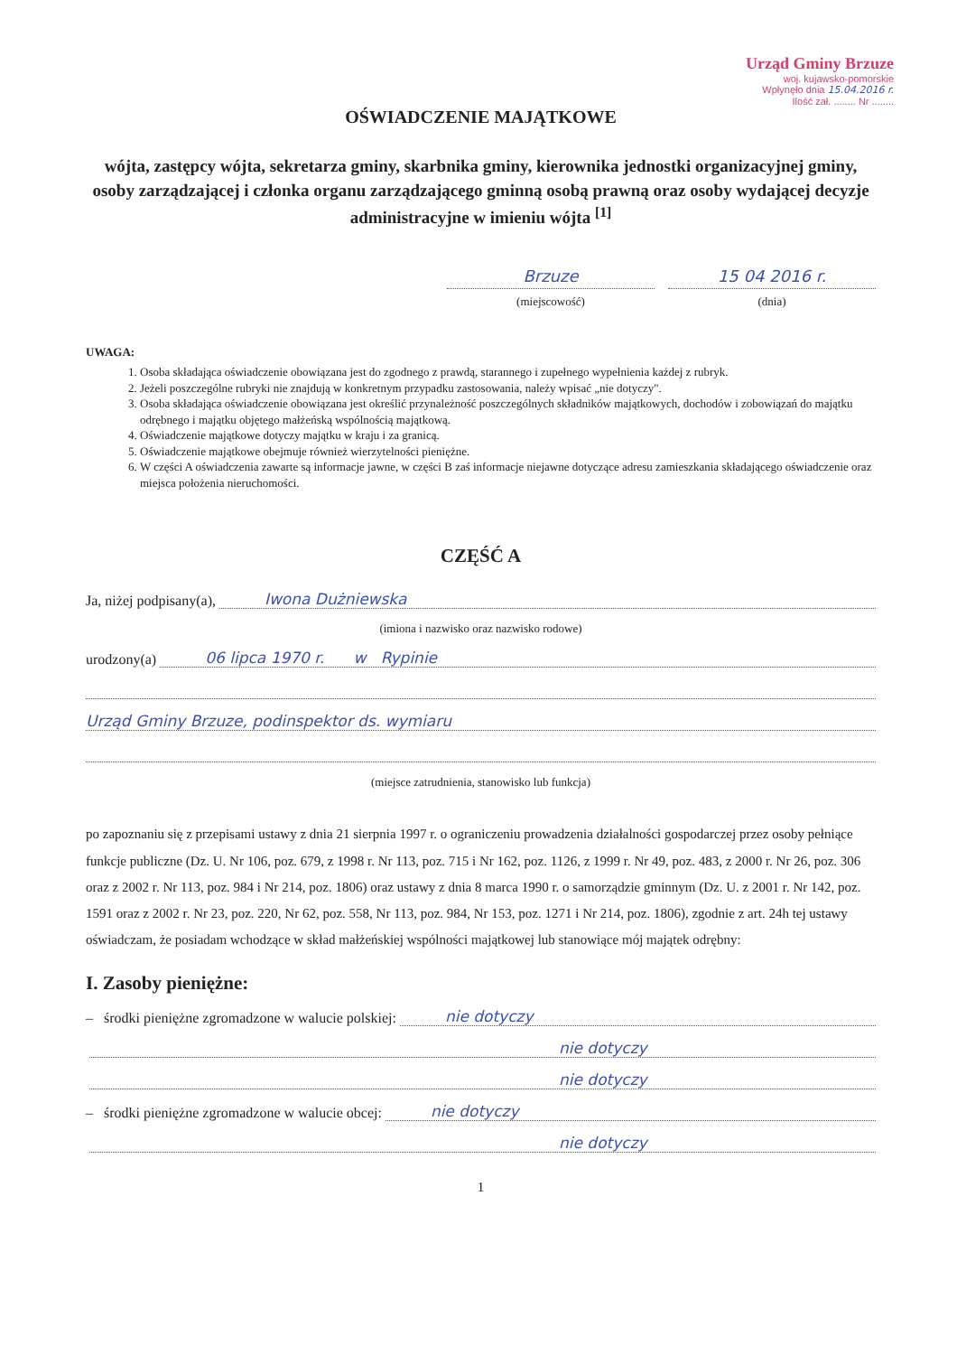Urząd Gminy Brzuze
woj. kujawsko-pomorskie
Wpłynęło dnia 15.04.2016 r.
Ilość zał. ........ Nr ........
OŚWIADCZENIE MAJĄTKOWE
wójta, zastępcy wójta, sekretarza gminy, skarbnika gminy, kierownika jednostki organizacyjnej gminy, osoby zarządzającej i członka organu zarządzającego gminną osobą prawną oraz osoby wydającej decyzje administracyjne w imieniu wójta <sup>[1]</sup>
Brzuze
(miejscowość)
15 04 2016 r.
(dnia)
UWAGA:
1. Osoba składająca oświadczenie obowiązana jest do zgodnego z prawdą, starannego i zupełnego wypełnienia każdej z rubryk.
2. Jeżeli poszczególne rubryki nie znajdują w konkretnym przypadku zastosowania, należy wpisać „nie dotyczy".
3. Osoba składająca oświadczenie obowiązana jest określić przynależność poszczególnych składników majątkowych, dochodów i zobowiązań do majątku odrębnego i majątku objętego małżeńską wspólnością majątkową.
4. Oświadczenie majątkowe dotyczy majątku w kraju i za granicą.
5. Oświadczenie majątkowe obejmuje również wierzytelności pieniężne.
6. W części A oświadczenia zawarte są informacje jawne, w części B zaś informacje niejawne dotyczące adresu zamieszkania składającego oświadczenie oraz miejsca położenia nieruchomości.
CZĘŚĆ A
Ja, niżej podpisany(a), Iwona Dużniewska
(imiona i nazwisko oraz nazwisko rodowe)
urodzony(a) 06 lipca 1970 r. w Rypinie
Urząd Gminy Brzuze, podinspektor ds. wymiaru
(miejsce zatrudnienia, stanowisko lub funkcja)
po zapoznaniu się z przepisami ustawy z dnia 21 sierpnia 1997 r. o ograniczeniu prowadzenia działalności gospodarczej przez osoby pełniące funkcje publiczne (Dz. U. Nr 106, poz. 679, z 1998 r. Nr 113, poz. 715 i Nr 162, poz. 1126, z 1999 r. Nr 49, poz. 483, z 2000 r. Nr 26, poz. 306 oraz z 2002 r. Nr 113, poz. 984 i Nr 214, poz. 1806) oraz ustawy z dnia 8 marca 1990 r. o samorządzie gminnym (Dz. U. z 2001 r. Nr 142, poz. 1591 oraz z 2002 r. Nr 23, poz. 220, Nr 62, poz. 558, Nr 113, poz. 984, Nr 153, poz. 1271 i Nr 214, poz. 1806), zgodnie z art. 24h tej ustawy oświadczam, że posiadam wchodzące w skład małżeńskiej wspólności majątkowej lub stanowiące mój majątek odrębny:
I. Zasoby pieniężne:
– środki pieniężne zgromadzone w walucie polskiej: nie dotyczy
nie dotyczy
nie dotyczy
– środki pieniężne zgromadzone w walucie obcej: nie dotyczy
nie dotyczy
1